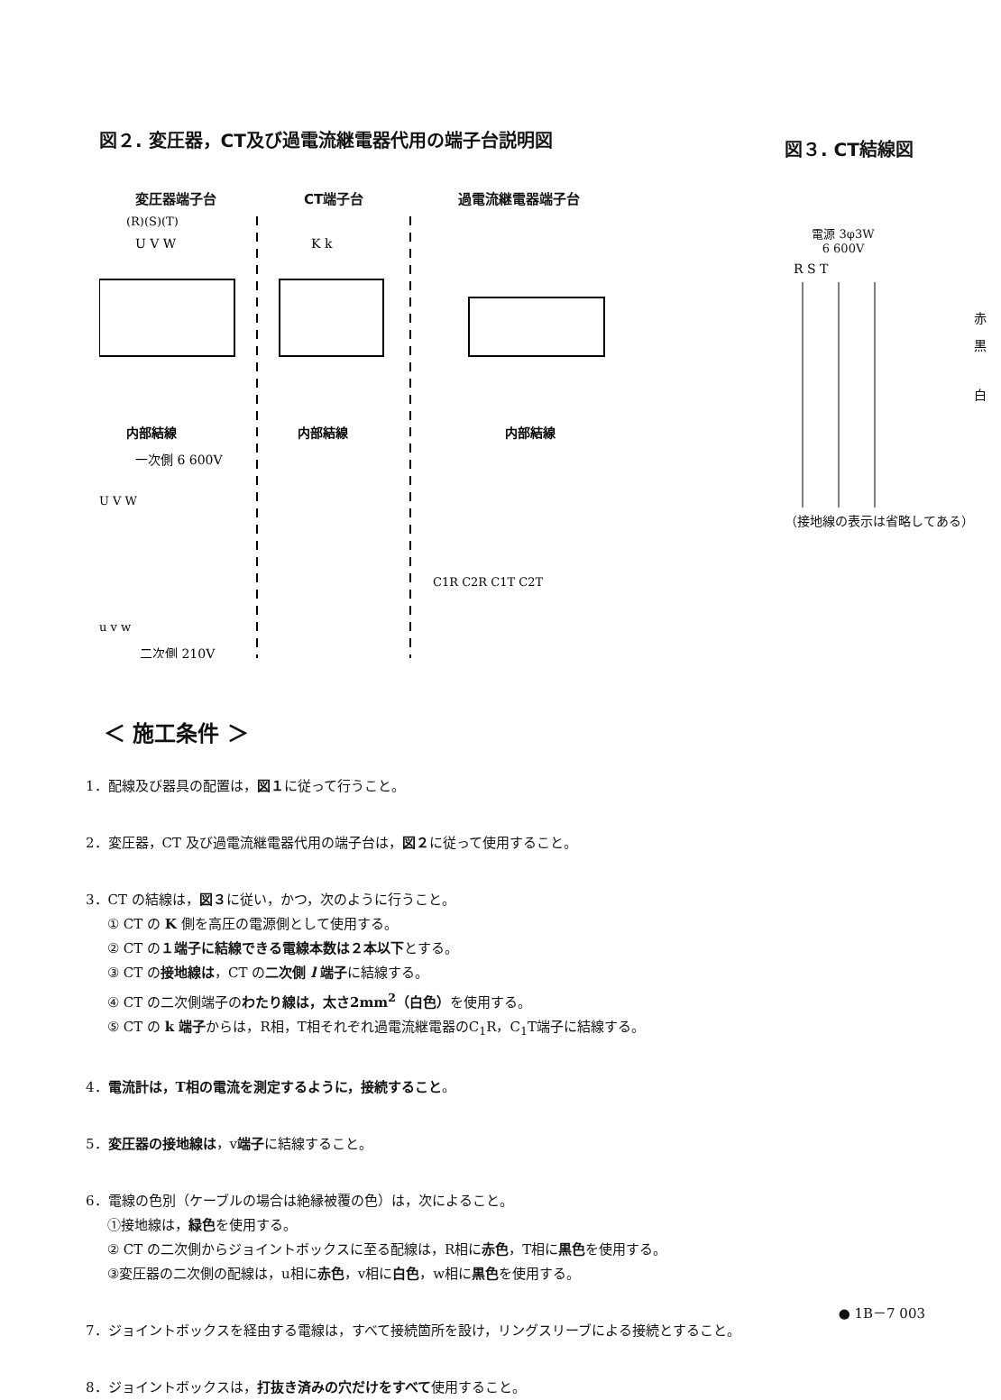図２. 変圧器，CT及び過電流継電器代用の端子台説明図
変圧器端子台 CT端子台 過電流継電器端子台
(R)(S)(T)
U V W
K k
内部結線
内部結線
内部結線
一次側 6 600V
U V W
u v w
二次側 210V
C1R C2R C1T C2T
図３. CT結線図
電源 3φ3W
6 600V
R S T
赤
黒
白
（接地線の表示は省略してある）
＜ 施工条件 ＞
1．配線及び器具の配置は，図１に従って行うこと。
2．変圧器，CT 及び過電流継電器代用の端子台は，図２に従って使用すること。
3．CT の結線は，図３に従い，かつ，次のように行うこと。
① CT の K 側を高圧の電源側として使用する。
② CT の１端子に結線できる電線本数は２本以下とする。
③ CT の接地線は，CT の二次側 l 端子に結線する。
④ CT の二次側端子のわたり線は，太さ2mm<sup>2</sup>（白色）を使用する。
⑤ CT の k 端子からは，R相，T相それぞれ過電流継電器のC<sub>1</sub>R，C<sub>1</sub>T端子に結線する。
4．電流計は，T相の電流を測定するように，接続すること。
5．変圧器の接地線は，v端子に結線すること。
6．電線の色別（ケーブルの場合は絶縁被覆の色）は，次によること。
①接地線は，緑色を使用する。
② CT の二次側からジョイントボックスに至る配線は，R相に赤色，T相に黒色を使用する。
③変圧器の二次側の配線は，u相に赤色，v相に白色，w相に黒色を使用する。
7．ジョイントボックスを経由する電線は，すべて接続箇所を設け，リングスリーブによる接続とすること。
8．ジョイントボックスは，打抜き済みの穴だけをすべて使用すること。
● 1B－7 003